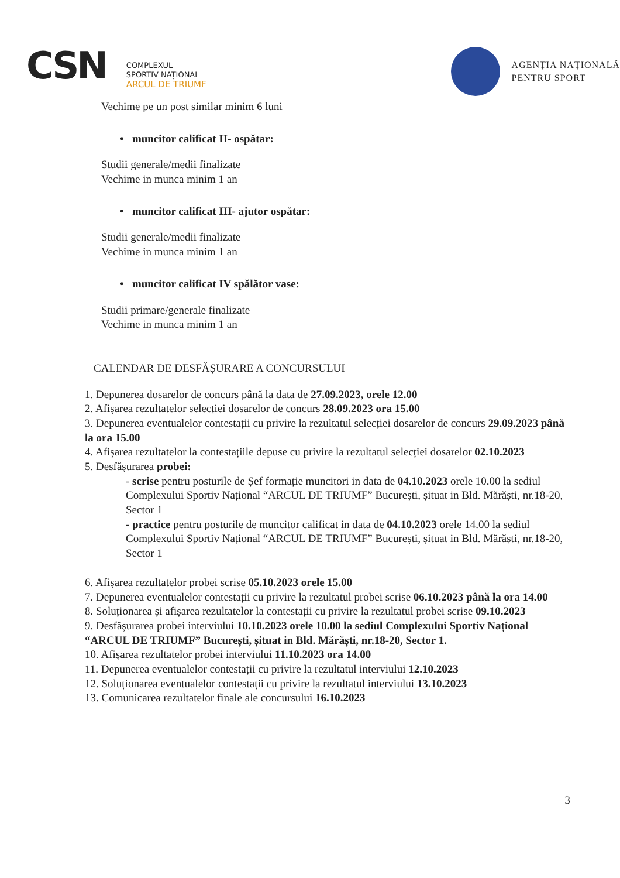CSN
COMPLEXUL
SPORTIV NAȚIONAL
ARCUL DE TRIUMF
AGENȚIA NAȚIONALĂ
PENTRU SPORT
Vechime pe un post similar minim 6 luni
• muncitor calificat II- ospătar:
Studii generale/medii finalizate
Vechime in munca minim 1 an
• muncitor calificat III- ajutor ospătar:
Studii generale/medii finalizate
Vechime in munca minim 1 an
• muncitor calificat IV spălător vase:
Studii primare/generale finalizate
Vechime in munca minim 1 an
CALENDAR DE DESFĂȘURARE A CONCURSULUI
1. Depunerea dosarelor de concurs până la data de 27.09.2023, orele 12.00
2. Afișarea rezultatelor selecției dosarelor de concurs 28.09.2023 ora 15.00
3. Depunerea eventualelor contestații cu privire la rezultatul selecției dosarelor de concurs 29.09.2023 până la ora 15.00
4. Afișarea rezultatelor la contestațiile depuse cu privire la rezultatul selecției dosarelor 02.10.2023
5. Desfășurarea probei:
- scrise pentru posturile de Șef formație muncitori in data de 04.10.2023 orele 10.00 la sediul Complexului Sportiv Național “ARCUL DE TRIUMF” București, șituat in Bld. Mărăști, nr.18-20, Sector 1
- practice pentru posturile de muncitor calificat in data de 04.10.2023 orele 14.00 la sediul Complexului Sportiv Național “ARCUL DE TRIUMF” București, șituat in Bld. Mărăști, nr.18-20, Sector 1
6. Afișarea rezultatelor probei scrise 05.10.2023 orele 15.00
7. Depunerea eventualelor contestații cu privire la rezultatul probei scrise 06.10.2023 până la ora 14.00
8. Soluționarea și afișarea rezultatelor la contestații cu privire la rezultatul probei scrise 09.10.2023
9. Desfășurarea probei interviului 10.10.2023 orele 10.00 la sediul Complexului Sportiv Național “ARCUL DE TRIUMF” București, șituat in Bld. Mărăști, nr.18-20, Sector 1.
10. Afișarea rezultatelor probei interviului 11.10.2023 ora 14.00
11. Depunerea eventualelor contestații cu privire la rezultatul interviului 12.10.2023
12. Soluționarea eventualelor contestații cu privire la rezultatul interviului 13.10.2023
13. Comunicarea rezultatelor finale ale concursului 16.10.2023
3